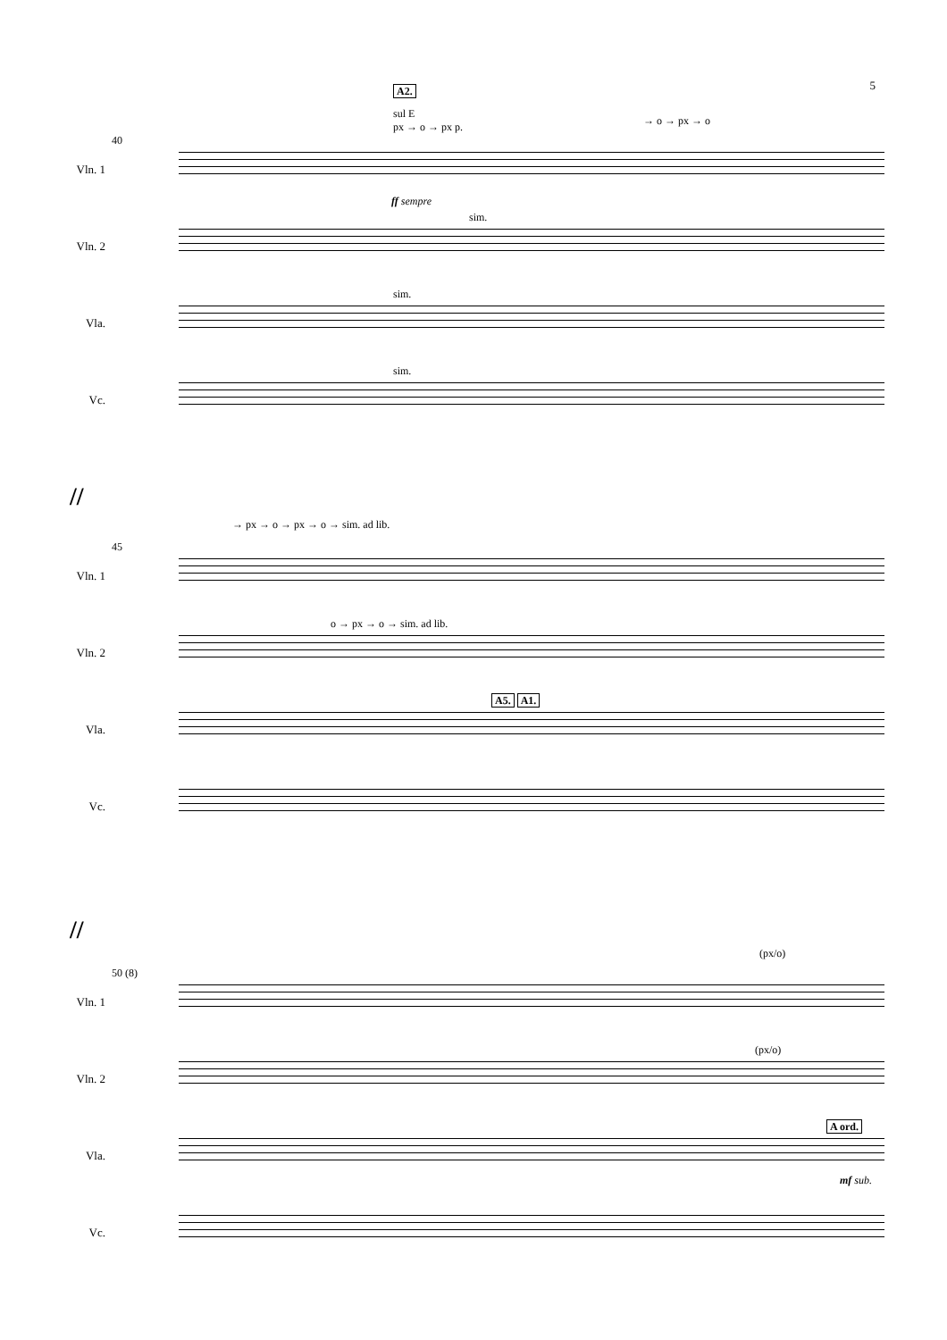5
A2.
sul E
px → o → px p.
→ o → px → o
Vln. 1
40
ff sempre
Vln. 2
sim.
Vla.
sim.
Vc.
sim.
//
→ px → o → px → o → sim. ad lib.
Vln. 1
45
Vln. 2
o → px → o → sim. ad lib.
Vla.
A5. A1.
Vc.
//
(px/o)
Vln. 1
50 (8)
Vln. 2
(px/o)
Vla.
A ord.
mf sub.
Vc.